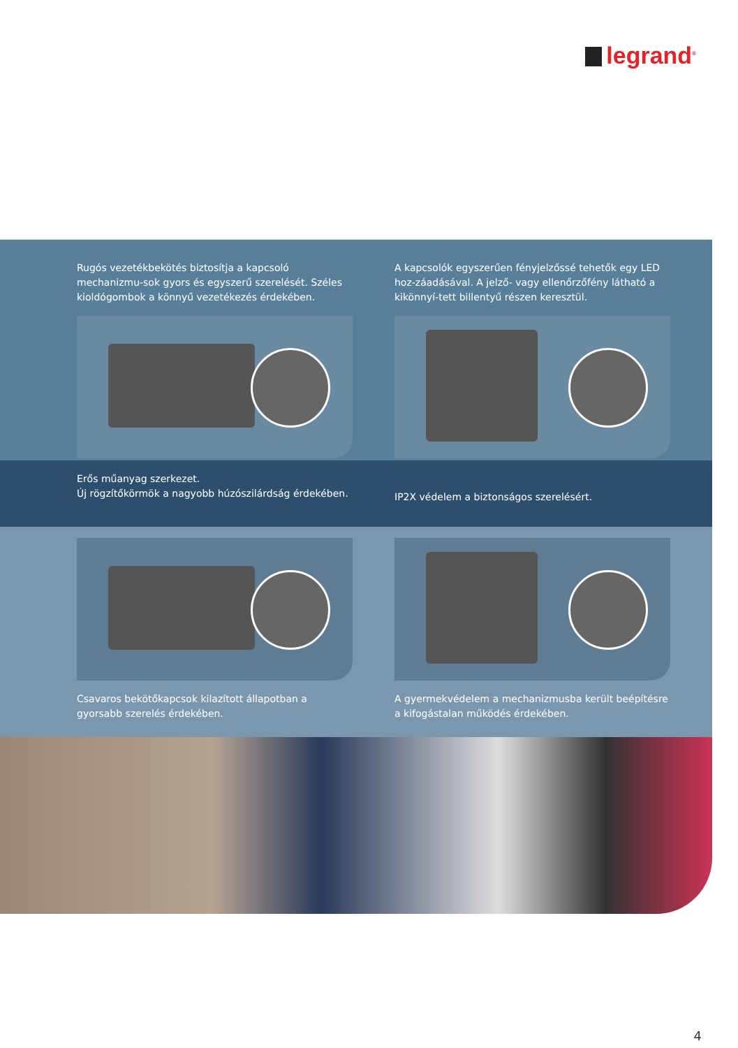legrand<sup>®</sup>
Rugós vezetékbekötés biztosítja a kapcsoló mechanizmu-sok gyors és egyszerű szerelését. Széles kioldógombok a könnyű vezetékezés érdekében.
A kapcsolók egyszerűen fényjelzőssé tehetők egy LED hoz-záadásával. A jelző- vagy ellenőrzőfény látható a kikönnyí-tett billentyű részen keresztül.
Erős műanyag szerkezet.
Új rögzítőkörmök a nagyobb húzószilárdság érdekében.
IP2X védelem a biztonságos szerelésért.
Csavaros bekötőkapcsok kilazított állapotban a gyorsabb szerelés érdekében.
A gyermekvédelem a mechanizmusba került beépítésre a kifogástalan működés érdekében.
4